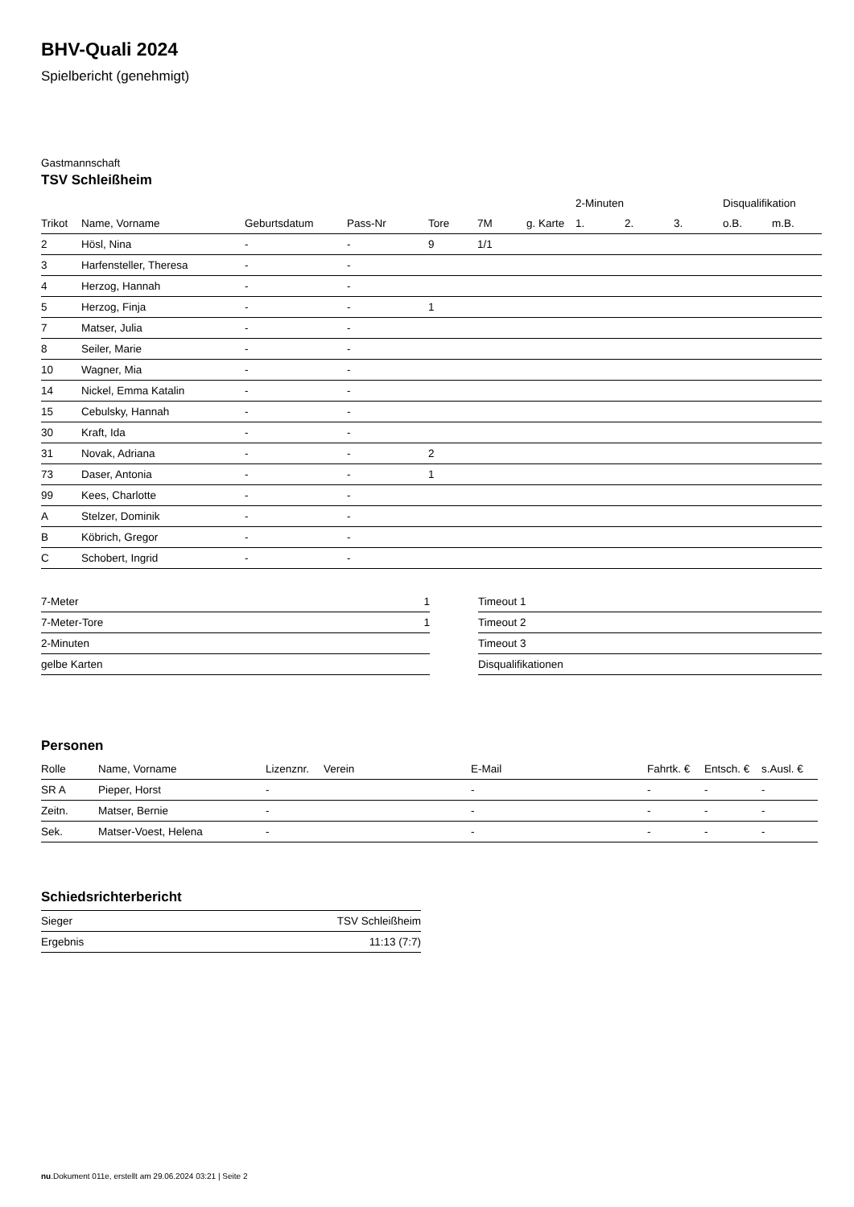BHV-Quali 2024
Spielbericht (genehmigt)
Gastmannschaft
TSV Schleißheim
| | | | | | | | 2-Minuten | | | Disqualifikation | |
| --- | --- | --- | --- | --- | --- | --- | --- | --- | --- | --- | --- |
| Trikot | Name, Vorname | Geburtsdatum | Pass-Nr | Tore | 7M | g. Karte | 1. | 2. | 3. | o.B. | m.B. |
| 2 | Hösl, Nina | - | - | 9 | 1/1 | | | | | | |
| 3 | Harfensteller, Theresa | - | - | | | | | | | | |
| 4 | Herzog, Hannah | - | - | | | | | | | | |
| 5 | Herzog, Finja | - | - | 1 | | | | | | | |
| 7 | Matser, Julia | - | - | | | | | | | | |
| 8 | Seiler, Marie | - | - | | | | | | | | |
| 10 | Wagner, Mia | - | - | | | | | | | | |
| 14 | Nickel, Emma Katalin | - | - | | | | | | | | |
| 15 | Cebulsky, Hannah | - | - | | | | | | | | |
| 30 | Kraft, Ida | - | - | | | | | | | | |
| 31 | Novak, Adriana | - | - | 2 | | | | | | | |
| 73 | Daser, Antonia | - | - | 1 | | | | | | | |
| 99 | Kees, Charlotte | - | - | | | | | | | | |
| A | Stelzer, Dominik | - | - | | | | | | | | |
| B | Köbrich, Gregor | - | - | | | | | | | | |
| C | Schobert, Ingrid | - | - | | | | | | | | |
| 7-Meter | 1 |
| 7-Meter-Tore | 1 |
| 2-Minuten | |
| gelbe Karten | |
| Timeout 1 |
| Timeout 2 |
| Timeout 3 |
| Disqualifikationen |
Personen
| Rolle | Name, Vorname | Lizenznr. | Verein | E-Mail | Fahrtk. € | Entsch. € | s.Ausl. € |
| --- | --- | --- | --- | --- | --- | --- | --- |
| SR A | Pieper, Horst | - | | - | - | - | - |
| Zeitn. | Matser, Bernie | - | | - | - | - | - |
| Sek. | Matser-Voest, Helena | - | | - | - | - | - |
Schiedsrichterbericht
| Sieger | TSV Schleißheim |
| Ergebnis | 11:13 (7:7) |
nu.Dokument 011e, erstellt am 29.06.2024 03:21 | Seite 2